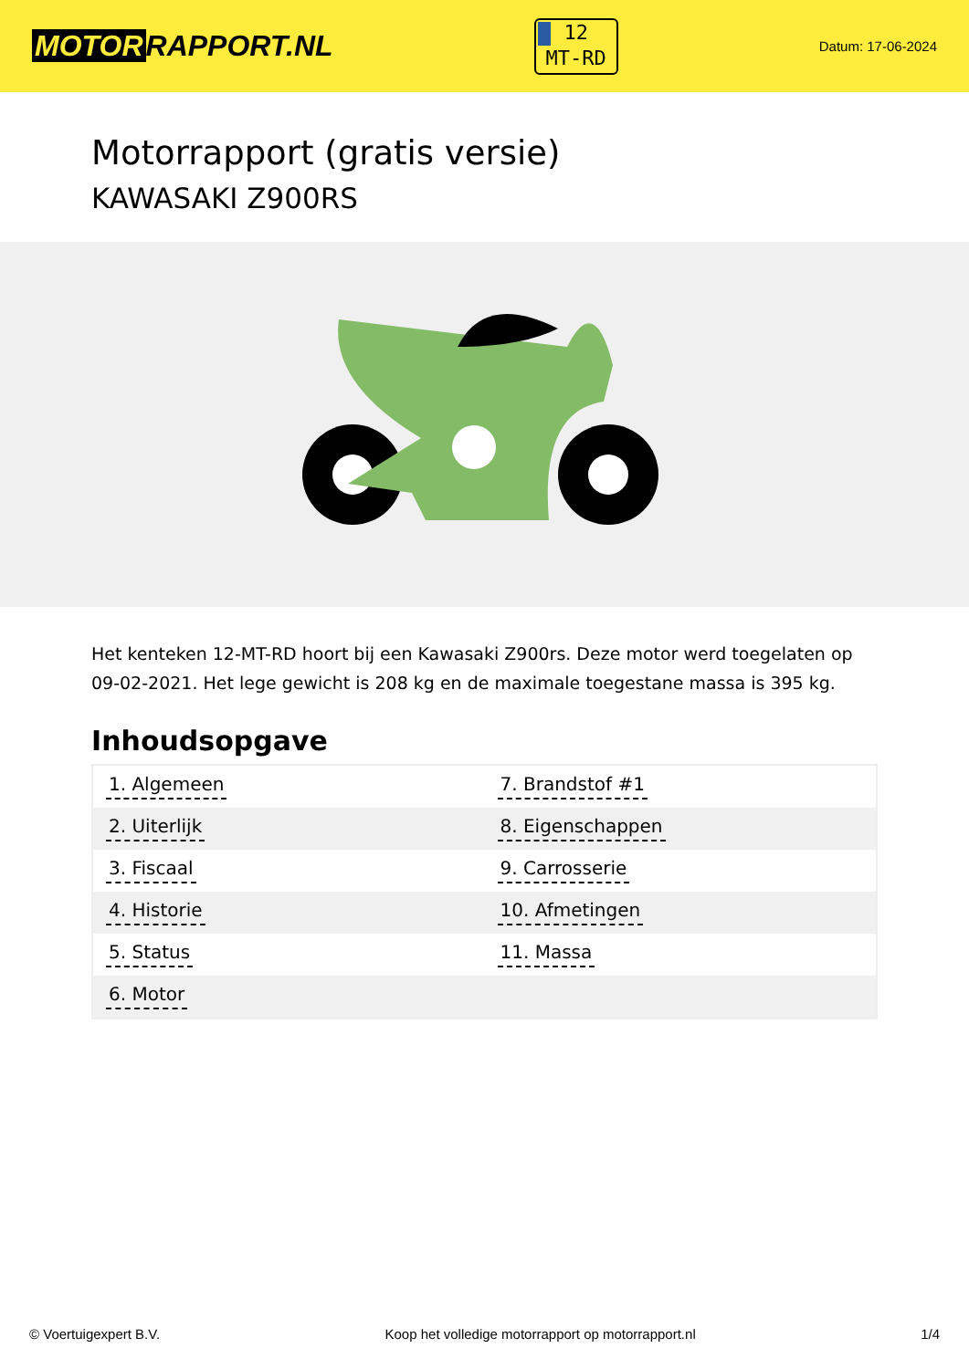MOTOR RAPPORT.NL
12
MT-RD
Datum: 17-06-2024
Motorrapport (gratis versie)
KAWASAKI Z900RS
Het kenteken 12-MT-RD hoort bij een Kawasaki Z900rs. Deze motor werd toegelaten op 09-02-2021. Het lege gewicht is 208 kg en de maximale toegestane massa is 395 kg.
Inhoudsopgave
| 1. Algemeen | 7. Brandstof #1 |
| 2. Uiterlijk | 8. Eigenschappen |
| 3. Fiscaal | 9. Carrosserie |
| 4. Historie | 10. Afmetingen |
| 5. Status | 11. Massa |
| 6. Motor | |
© Voertuigexpert B.V. Koop het volledige motorrapport op motorrapport.nl 1/4